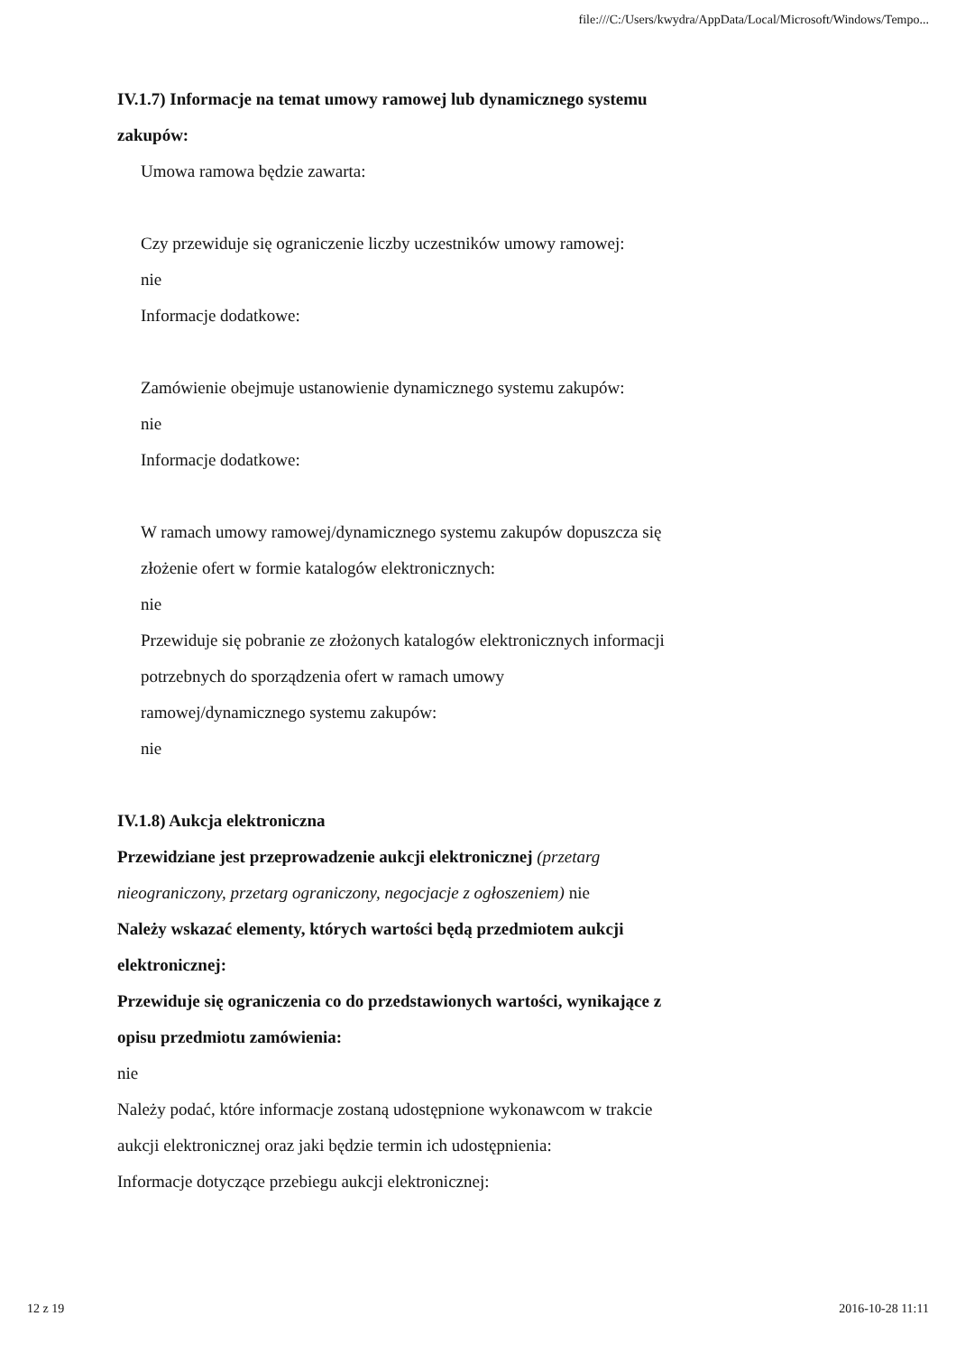file:///C:/Users/kwydra/AppData/Local/Microsoft/Windows/Tempo...
IV.1.7) Informacje na temat umowy ramowej lub dynamicznego systemu zakupów:
Umowa ramowa będzie zawarta:
Czy przewiduje się ograniczenie liczby uczestników umowy ramowej:
nie
Informacje dodatkowe:
Zamówienie obejmuje ustanowienie dynamicznego systemu zakupów:
nie
Informacje dodatkowe:
W ramach umowy ramowej/dynamicznego systemu zakupów dopuszcza się złożenie ofert w formie katalogów elektronicznych:
nie
Przewiduje się pobranie ze złożonych katalogów elektronicznych informacji potrzebnych do sporządzenia ofert w ramach umowy ramowej/dynamicznego systemu zakupów:
nie
IV.1.8) Aukcja elektroniczna
Przewidziane jest przeprowadzenie aukcji elektronicznej (przetarg nieograniczony, przetarg ograniczony, negocjacje z ogłoszeniem) nie
Należy wskazać elementy, których wartości będą przedmiotem aukcji elektronicznej:
Przewiduje się ograniczenia co do przedstawionych wartości, wynikające z opisu przedmiotu zamówienia:
nie
Należy podać, które informacje zostaną udostępnione wykonawcom w trakcie aukcji elektronicznej oraz jaki będzie termin ich udostępnienia:
Informacje dotyczące przebiegu aukcji elektronicznej:
12 z 19 2016-10-28 11:11